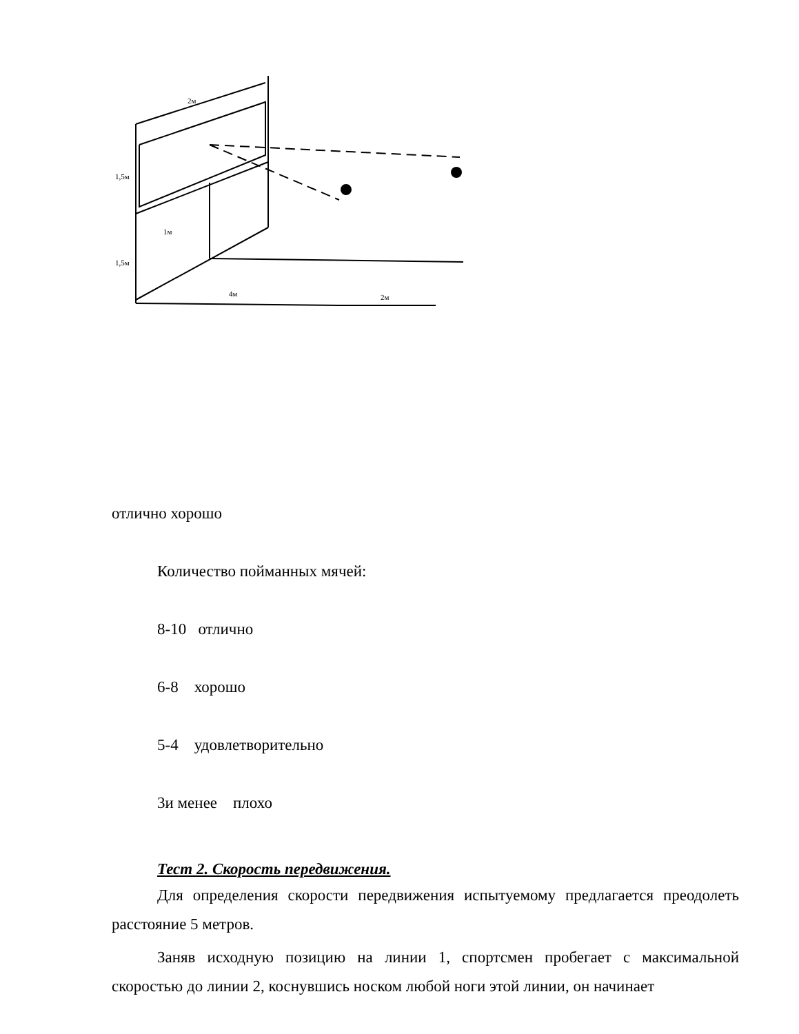2м
4м
2м
1м
1,5м
1,5м
отлично хорошо
Количество пойманных мячей:
8-10 отлично
6-8 хорошо
5-4 удовлетворительно
3и менее плохо
Тест 2. Скорость передвижения.
Для определения скорости передвижения испытуемому предлагается преодолеть расстояние 5 метров.
Заняв исходную позицию на линии 1, спортсмен пробегает с максимальной скоростью до линии 2, коснувшись носком любой ноги этой линии, он начинает